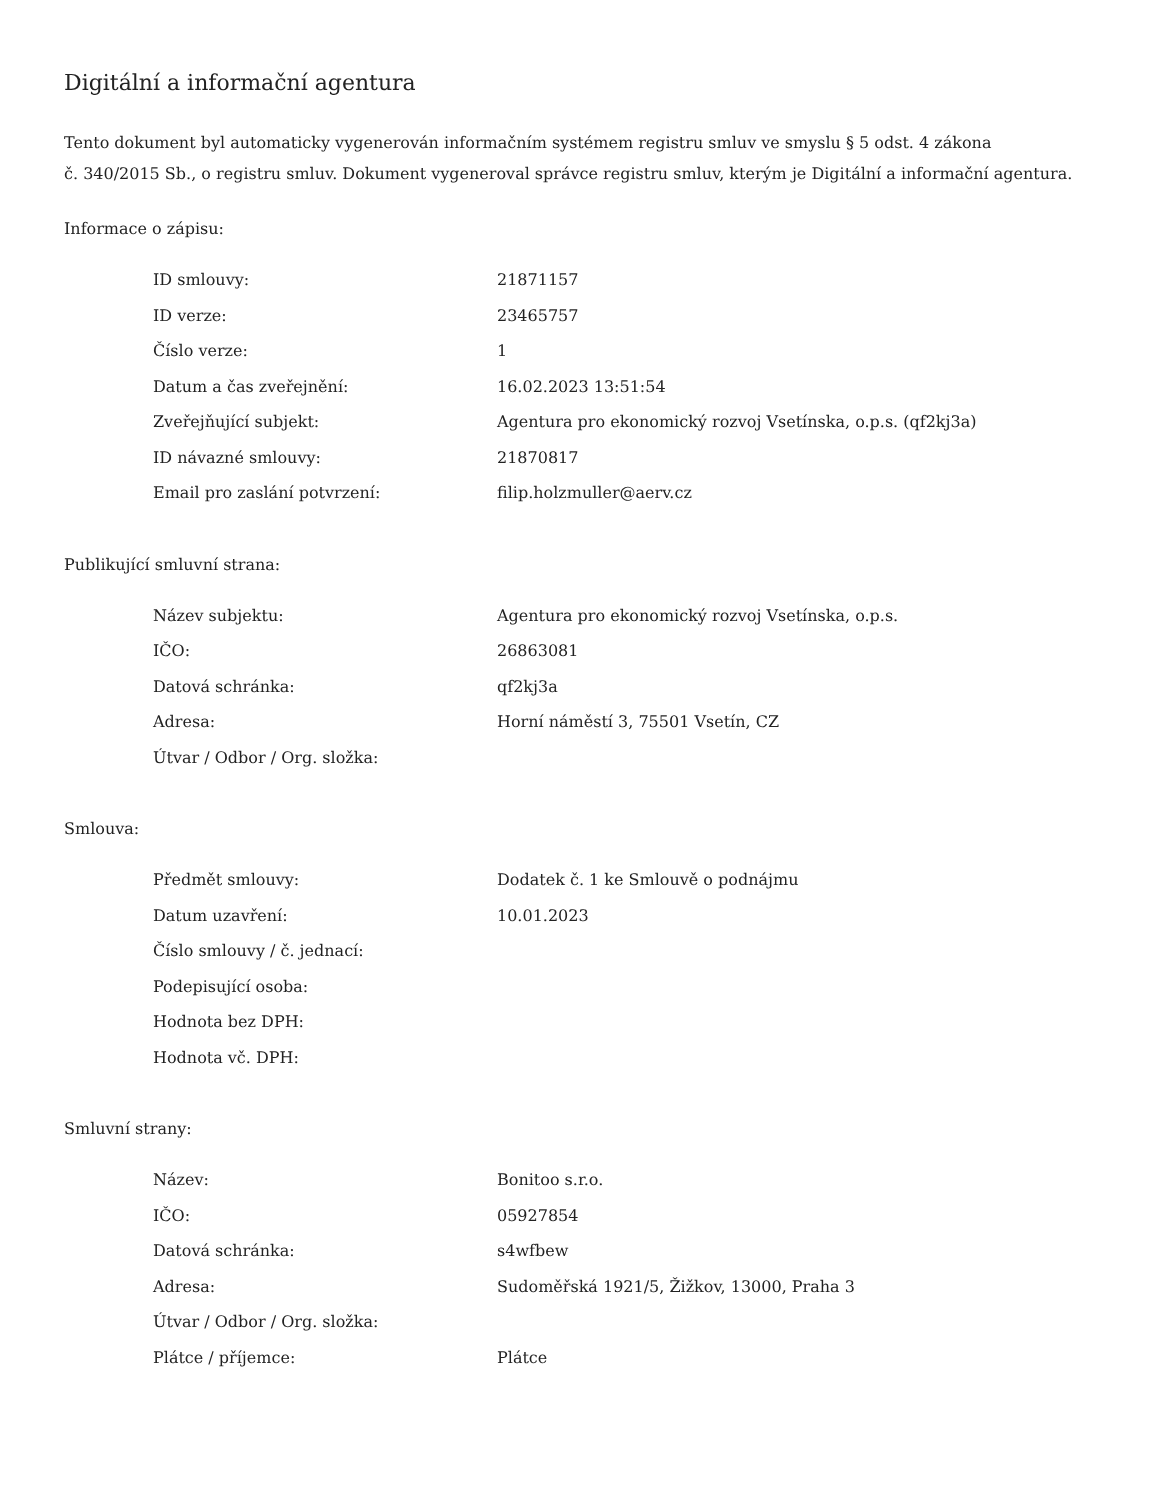Digitální a informační agentura
Tento dokument byl automaticky vygenerován informačním systémem registru smluv ve smyslu § 5 odst. 4 zákona
č. 340/2015 Sb., o registru smluv. Dokument vygeneroval správce registru smluv, kterým je Digitální a informační agentura.
Informace o zápisu:
| ID smlouvy: | 21871157 |
| ID verze: | 23465757 |
| Číslo verze: | 1 |
| Datum a čas zveřejnění: | 16.02.2023 13:51:54 |
| Zveřejňující subjekt: | Agentura pro ekonomický rozvoj Vsetínska, o.p.s. (qf2kj3a) |
| ID návazné smlouvy: | 21870817 |
| Email pro zaslání potvrzení: | filip.holzmuller@aerv.cz |
Publikující smluvní strana:
| Název subjektu: | Agentura pro ekonomický rozvoj Vsetínska, o.p.s. |
| IČO: | 26863081 |
| Datová schránka: | qf2kj3a |
| Adresa: | Horní náměstí 3, 75501 Vsetín, CZ |
| Útvar / Odbor / Org. složka: | |
Smlouva:
| Předmět smlouvy: | Dodatek č. 1 ke Smlouvě o podnájmu |
| Datum uzavření: | 10.01.2023 |
| Číslo smlouvy / č. jednací: | |
| Podepisující osoba: | |
| Hodnota bez DPH: | |
| Hodnota vč. DPH: | |
Smluvní strany:
| Název: | Bonitoo s.r.o. |
| IČO: | 05927854 |
| Datová schránka: | s4wfbew |
| Adresa: | Sudoměřská 1921/5, Žižkov, 13000, Praha 3 |
| Útvar / Odbor / Org. složka: | |
| Plátce / příjemce: | Plátce |